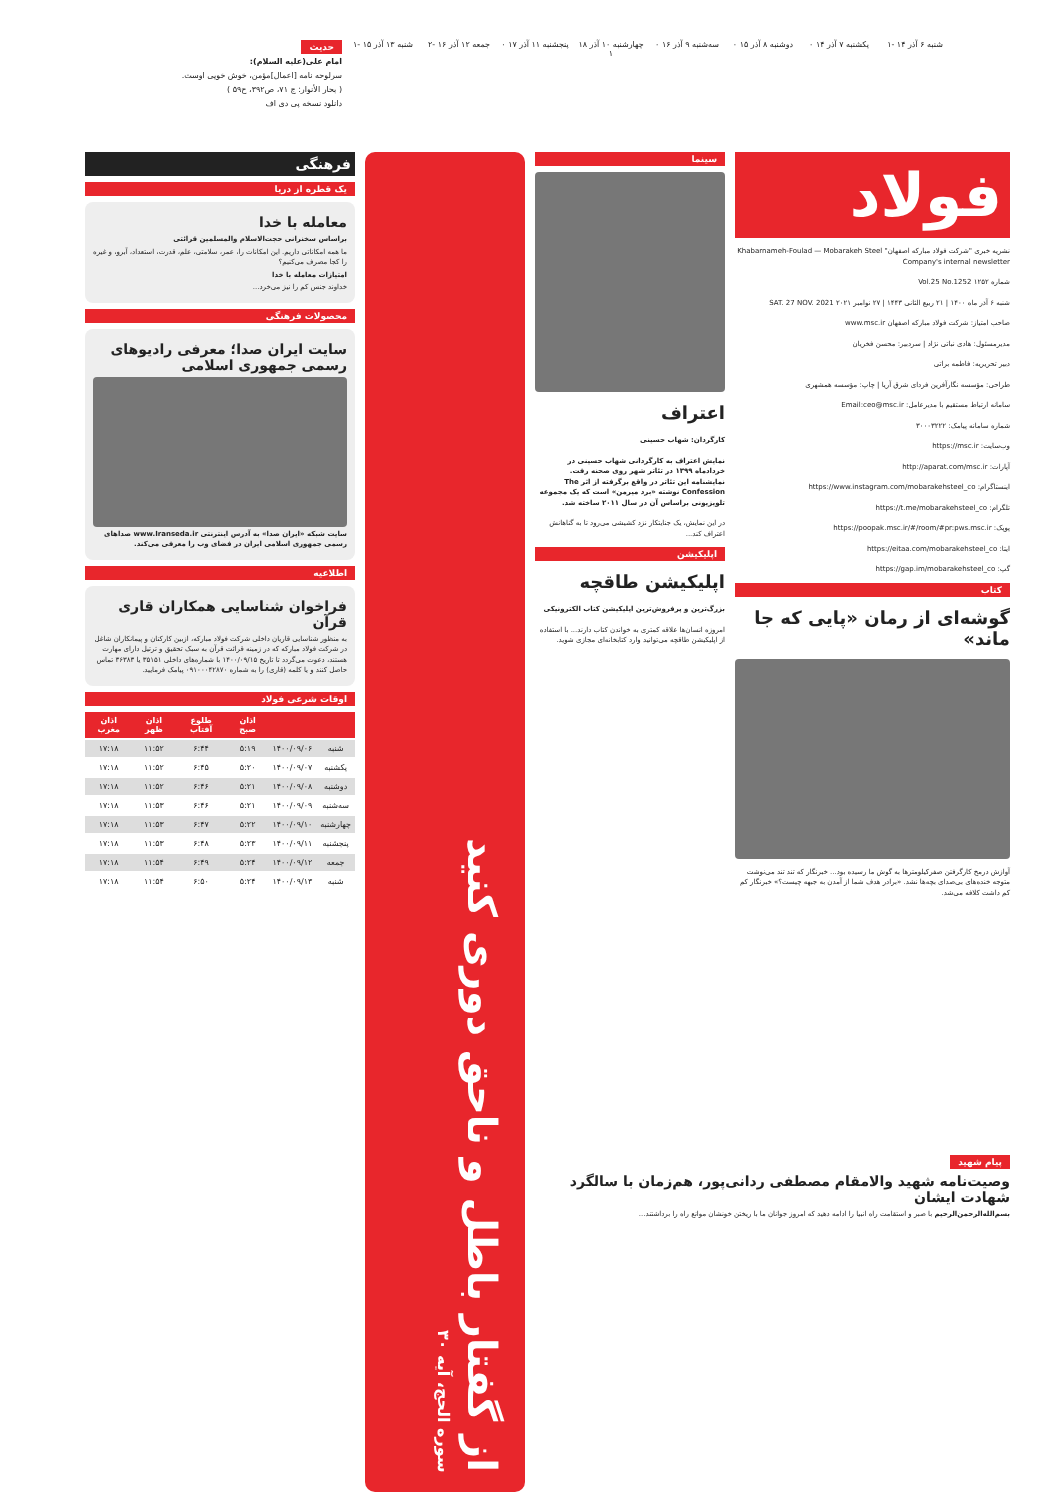شنبه ۶ آذر ۱۴ -۱
یکشنبه ۷ آذر ۱۴ ۰
دوشنبه ۸ آذر ۱۵ ۰
سه‌شنبه ۹ آذر ۱۶ ۰
چهارشنبه ۱۰ آذر ۱۸ ۱
پنجشنبه ۱۱ آذر ۱۷ ۰
جمعه ۱۲ آذر ۱۶ -۲
شنبه ۱۳ آذر ۱۵ -۱
حدیث
امام علی(علیه السلام):
سرلوحه نامه [اعمال]مؤمن، خوش خویی اوست.
( بحار الأنوار: ج ۷۱، ص۳۹۲، ح۵۹ )
دانلود نسخه پی دی اف
فولاد
نشریه خبری "شرکت فولاد مبارکه اصفهان" Khabarnameh-Foulad — Mobarakeh Steel Company's internal newsletter
شماره ۱۲۵۲ Vol.25 No.1252
شنبه ۶ آذر ماه ۱۴۰۰ | ۲۱ ربیع الثانی ۱۴۴۳ | ۲۷ نوامبر ۲۰۲۱ SAT. 27 NOV. 2021
صاحب امتیاز: شرکت فولاد مبارکه اصفهان www.msc.ir
مدیرمسئول: هادی نباتی نژاد | سردبیر: محسن فخریان
دبیر تحریریه: فاطمه براتی
طراحی: مؤسسه نگارآفرین فردای شرق آریا | چاپ: مؤسسه همشهری
سامانه ارتباط مستقیم با مدیرعامل: Email:ceo@msc.ir
شماره سامانه پیامک: ۳۰۰۰۳۲۲۲
وب‌سایت: https://msc.ir
آپارات: http://aparat.com/msc.ir
اینستاگرام: https://www.instagram.com/mobarakehsteel_co
تلگرام: https://t.me/mobarakehsteel_co
پوپک: https://poopak.msc.ir/#/room/#pr:pws.msc.ir
ایتا: https://eitaa.com/mobarakehsteel_co
گپ: https://gap.im/mobarakehsteel_co
کتاب
گوشه‌ای از رمان «پایی که جا ماند»
آوازش درمخ کارگرفتن صفرکیلومترها به گوش ما رسیده بود... خبرنگار که تند تند می‌نوشت متوجه خنده‌های بی‌صدای بچه‌ها نشد. «برادر هدف شما از آمدن به جبهه چیست؟» خبرنگار کم کم داشت کلافه می‌شد.
سینما
اعتراف
کارگردان: شهاب حسینی
نمایش اعتراف به کارگردانی شهاب حسینی در خردادماه ۱۳۹۹ در تئاتر شهر روی صحنه رفت. نمایشنامه این تئاتر در واقع برگرفته از اثر The Confession نوشته «برد میرمن» است که یک مجموعه تلویزیونی براساس آن در سال ۲۰۱۱ ساخته شد.
در این نمایش، یک جنایتکار نزد کشیشی می‌رود تا به گناهانش اعتراف کند...
اپلیکیشن
اپلیکیشن طاقچه
بزرگ‌ترین و پرفروش‌ترین اپلیکیشن کتاب الکترونیکی
امروزه انسان‌ها علاقه کمتری به خواندن کتاب دارند... با استفاده از اپلیکیشن طاقچه می‌توانید وارد کتابخانه‌ای مجازی شوید.
از گفتار باطل و ناحق دوری کنید
سوره الحج، آیه ۳۰
فرهنگی
یک قطره از دریا
معامله با خدا
براساس سخنرانی حجت‌الاسلام والمسلمین قرائتی
ما همه امکاناتی داریم. این امکانات را، عمر، سلامتی، علم، قدرت، استعداد، آبرو، و غیره را کجا مصرف می‌کنیم؟
امتیازات معامله با خدا
خداوند جنس کم را نیز می‌خرد...
محصولات فرهنگی
سایت ایران صدا؛ معرفی رادیوهای رسمی جمهوری اسلامی
سایت شبکه «ایران صدا» به آدرس اینترنتی www.Iranseda.ir صداهای رسمی جمهوری اسلامی ایران در فضای وب را معرفی می‌کند.
اطلاعیه
فراخوان شناسایی همکاران قاری قرآن
به منظور شناسایی قاریان داخلی شرکت فولاد مبارکه، ازبین کارکنان و پیمانکاران شاغل در شرکت فولاد مبارکه که در زمینه قرائت قرآن به سبک تحقیق و ترتیل دارای مهارت هستند، دعوت می‌گردد تا تاریخ ۱۴۰۰/۰۹/۱۵ با شماره‌های داخلی ۳۵۱۵۱ یا ۳۶۳۸۳ تماس حاصل کنند و یا کلمه (قاری) را به شماره ۰۹۱۰۰۰۴۲۸۷۰ پیامک فرمایید.
اوقات شرعی فولاد
| | | اذان صبح | طلوع آفتاب | اذان ظهر | اذان مغرب |
| --- | --- | --- | --- | --- | --- |
| شنبه | ۱۴۰۰/۰۹/۰۶ | ۵:۱۹ | ۶:۴۴ | ۱۱:۵۲ | ۱۷:۱۸ |
| یکشنبه | ۱۴۰۰/۰۹/۰۷ | ۵:۲۰ | ۶:۴۵ | ۱۱:۵۲ | ۱۷:۱۸ |
| دوشنبه | ۱۴۰۰/۰۹/۰۸ | ۵:۲۱ | ۶:۴۶ | ۱۱:۵۲ | ۱۷:۱۸ |
| سه‌شنبه | ۱۴۰۰/۰۹/۰۹ | ۵:۲۱ | ۶:۴۶ | ۱۱:۵۳ | ۱۷:۱۸ |
| چهارشنبه | ۱۴۰۰/۰۹/۱۰ | ۵:۲۲ | ۶:۴۷ | ۱۱:۵۳ | ۱۷:۱۸ |
| پنجشنبه | ۱۴۰۰/۰۹/۱۱ | ۵:۲۳ | ۶:۴۸ | ۱۱:۵۳ | ۱۷:۱۸ |
| جمعه | ۱۴۰۰/۰۹/۱۲ | ۵:۲۴ | ۶:۴۹ | ۱۱:۵۴ | ۱۷:۱۸ |
| شنبه | ۱۴۰۰/۰۹/۱۳ | ۵:۲۴ | ۶:۵۰ | ۱۱:۵۴ | ۱۷:۱۸ |
پیام شهید
وصیت‌نامه شهید والامقام مصطفی ردانی‌پور، هم‌زمان با سالگرد شهادت ایشان
بسم‌الله‌الرحمن‌الرحیم با صبر و استقامت راه انبیا را ادامه دهید که امروز جوانان ما با ریختن خونشان موانع راه را برداشتند...